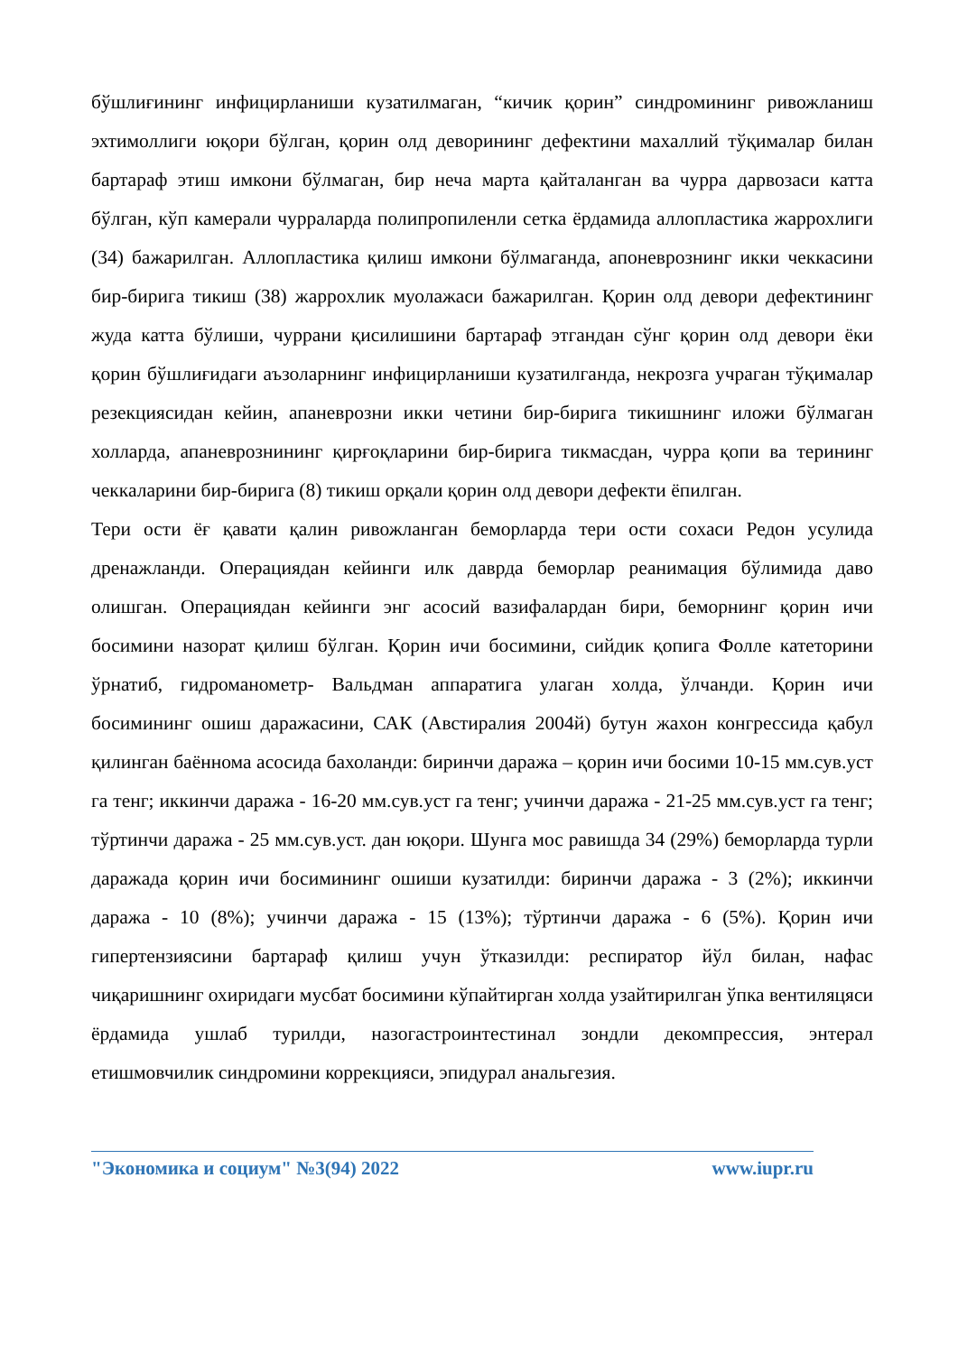бўшлиғининг инфицирланиши кузатилмаган, “кичик қорин” синдромининг ривожланиш эхтимоллиги юқори бўлган, қорин олд деворининг дефектини махаллий тўқималар билан бартараф этиш имкони бўлмаган, бир неча марта қайталанган ва чурра дарвозаси катта бўлган, кўп камерали чурраларда полипропиленли сетка ёрдамида аллопластика жаррохлиги (34) бажарилган. Аллопластика қилиш имкони бўлмаганда, апоневрознинг икки чеккасини бир-бирига тикиш (38) жаррохлик муолажаси бажарилган. Қорин олд девори дефектининг жуда катта бўлиши, чуррани қисилишини бартараф этгандан сўнг қорин олд девори ёки қорин бўшлиғидаги аъзоларнинг инфицирланиши кузатилганда, некрозга учраган тўқималар резекциясидан кейин, апаневрозни икки четини бир-бирига тикишнинг иложи бўлмаган холларда, апаневрознининг қирғоқларини бир-бирига тикмасдан, чурра қопи ва терининг чеккаларини бир-бирига (8) тикиш орқали қорин олд девори дефекти ёпилган.
Тери ости ёғ қавати қалин ривожланган беморларда тери ости сохаси Редон усулида дренажланди. Операциядан кейинги илк даврда беморлар реанимация бўлимида даво олишган. Операциядан кейинги энг асосий вазифалардан бири, беморнинг қорин ичи босимини назорат қилиш бўлган. Қорин ичи босимини, сийдик қопига Фолле катеторини ўрнатиб, гидроманометр- Вальдман аппаратига улаган холда, ўлчанди. Қорин ичи босимининг ошиш даражасини, САК (Австиралия 2004й) бутун жахон конгрессида қабул қилинган баённома асосида бахоланди: биринчи даража – қорин ичи босими 10-15 мм.сув.уст га тенг; иккинчи даража - 16-20 мм.сув.уст га тенг; учинчи даража - 21-25 мм.сув.уст га тенг; тўртинчи даража - 25 мм.сув.уст. дан юқори. Шунга мос равишда 34 (29%) беморларда турли даражада қорин ичи босимининг ошиши кузатилди: биринчи даража - 3 (2%); иккинчи даража - 10 (8%); учинчи даража - 15 (13%); тўртинчи даража - 6 (5%). Қорин ичи гипертензиясини бартараф қилиш учун ўтказилди: респиратор йўл билан, нафас чиқаришнинг охиридаги мусбат босимини кўпайтирган холда узайтирилган ўпка вентиляцяси ёрдамида ушлаб турилди, назогастроинтестинал зондли декомпрессия, энтерал етишмовчилик синдромини коррекцияси, эпидурал анальгезия.
"Экономика и социум" №3(94) 2022 www.iupr.ru